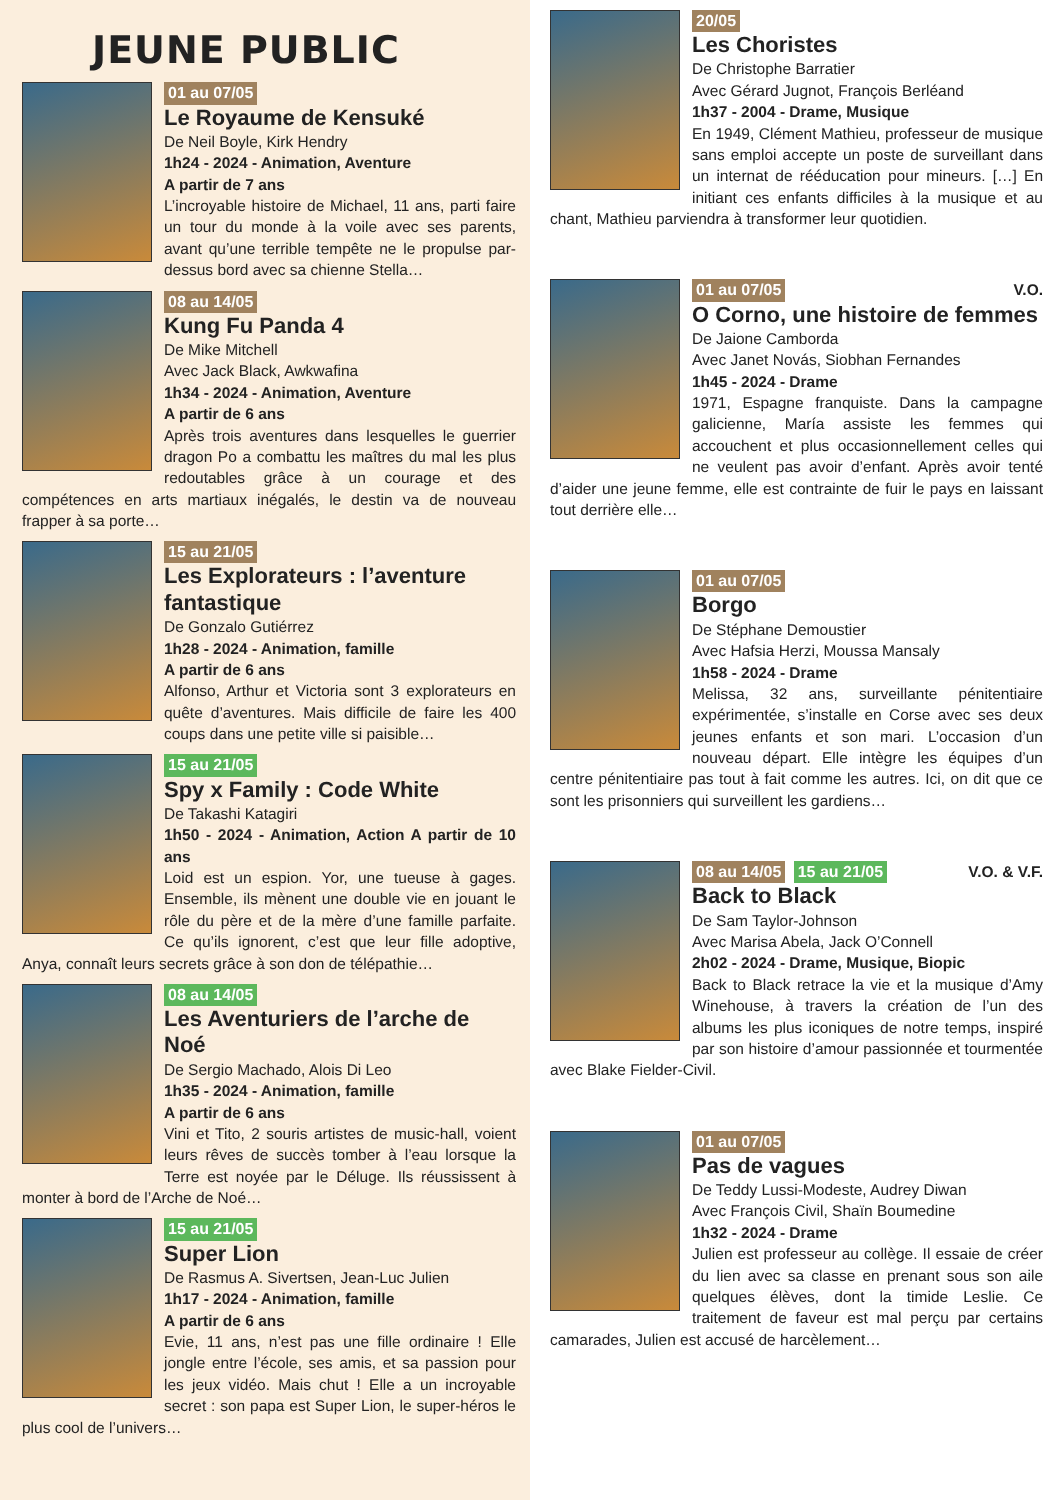JEUNE PUBLIC
01 au 07/05
Le Royaume de Kensuké
De Neil Boyle, Kirk Hendry
1h24 - 2024 - Animation, Aventure
A partir de 7 ans
L’incroyable histoire de Michael, 11 ans, parti faire un tour du monde à la voile avec ses parents, avant qu’une terrible tempête ne le propulse par-dessus bord avec sa chienne Stella…
08 au 14/05
Kung Fu Panda 4
De Mike Mitchell
Avec Jack Black, Awkwafina
1h34 - 2024 - Animation, Aventure
A partir de 6 ans
Après trois aventures dans lesquelles le guerrier dragon Po a combattu les maîtres du mal les plus redoutables grâce à un courage et des compétences en arts martiaux inégalés, le destin va de nouveau frapper à sa porte…
15 au 21/05
Les Explorateurs : l’aventure fantastique
De Gonzalo Gutiérrez
1h28 - 2024 - Animation, famille
A partir de 6 ans
Alfonso, Arthur et Victoria sont 3 explorateurs en quête d’aventures. Mais difficile de faire les 400 coups dans une petite ville si paisible…
15 au 21/05
Spy x Family : Code White
De Takashi Katagiri
1h50 - 2024 - Animation, Action A partir de 10 ans
Loid est un espion. Yor, une tueuse à gages. Ensemble, ils mènent une double vie en jouant le rôle du père et de la mère d’une famille parfaite. Ce qu’ils ignorent, c’est que leur fille adoptive, Anya, connaît leurs secrets grâce à son don de télépathie…
08 au 14/05
Les Aventuriers de l’arche de Noé
De Sergio Machado, Alois Di Leo
1h35 - 2024 - Animation, famille
A partir de 6 ans
Vini et Tito, 2 souris artistes de music-hall, voient leurs rêves de succès tomber à l’eau lorsque la Terre est noyée par le Déluge. Ils réussissent à monter à bord de l’Arche de Noé…
15 au 21/05
Super Lion
De Rasmus A. Sivertsen, Jean-Luc Julien
1h17 - 2024 - Animation, famille
A partir de 6 ans
Evie, 11 ans, n’est pas une fille ordinaire ! Elle jongle entre l’école, ses amis, et sa passion pour les jeux vidéo. Mais chut ! Elle a un incroyable secret : son papa est Super Lion, le super-héros le plus cool de l’univers…
20/05
Les Choristes
De Christophe Barratier
Avec Gérard Jugnot, François Berléand
1h37 - 2004 - Drame, Musique
En 1949, Clément Mathieu, professeur de musique sans emploi accepte un poste de surveillant dans un internat de rééducation pour mineurs. […] En initiant ces enfants difficiles à la musique et au chant, Mathieu parviendra à transformer leur quotidien.
V.O. 01 au 07/05
O Corno, une histoire de femmes
De Jaione Camborda
Avec Janet Novás, Siobhan Fernandes
1h45 - 2024 - Drame
1971, Espagne franquiste. Dans la campagne galicienne, María assiste les femmes qui accouchent et plus occasionnellement celles qui ne veulent pas avoir d’enfant. Après avoir tenté d’aider une jeune femme, elle est contrainte de fuir le pays en laissant tout derrière elle…
01 au 07/05
Borgo
De Stéphane Demoustier
Avec Hafsia Herzi, Moussa Mansaly
1h58 - 2024 - Drame
Melissa, 32 ans, surveillante pénitentiaire expérimentée, s’installe en Corse avec ses deux jeunes enfants et son mari. L’occasion d’un nouveau départ. Elle intègre les équipes d’un centre pénitentiaire pas tout à fait comme les autres. Ici, on dit que ce sont les prisonniers qui surveillent les gardiens…
V.O. & V.F. 08 au 14/05 15 au 21/05
Back to Black
De Sam Taylor-Johnson
Avec Marisa Abela, Jack O’Connell
2h02 - 2024 - Drame, Musique, Biopic
Back to Black retrace la vie et la musique d’Amy Winehouse, à travers la création de l’un des albums les plus iconiques de notre temps, inspiré par son histoire d’amour passionnée et tourmentée avec Blake Fielder-Civil.
01 au 07/05
Pas de vagues
De Teddy Lussi-Modeste, Audrey Diwan
Avec François Civil, Shaïn Boumedine
1h32 - 2024 - Drame
Julien est professeur au collège. Il essaie de créer du lien avec sa classe en prenant sous son aile quelques élèves, dont la timide Leslie. Ce traitement de faveur est mal perçu par certains camarades, Julien est accusé de harcèlement…